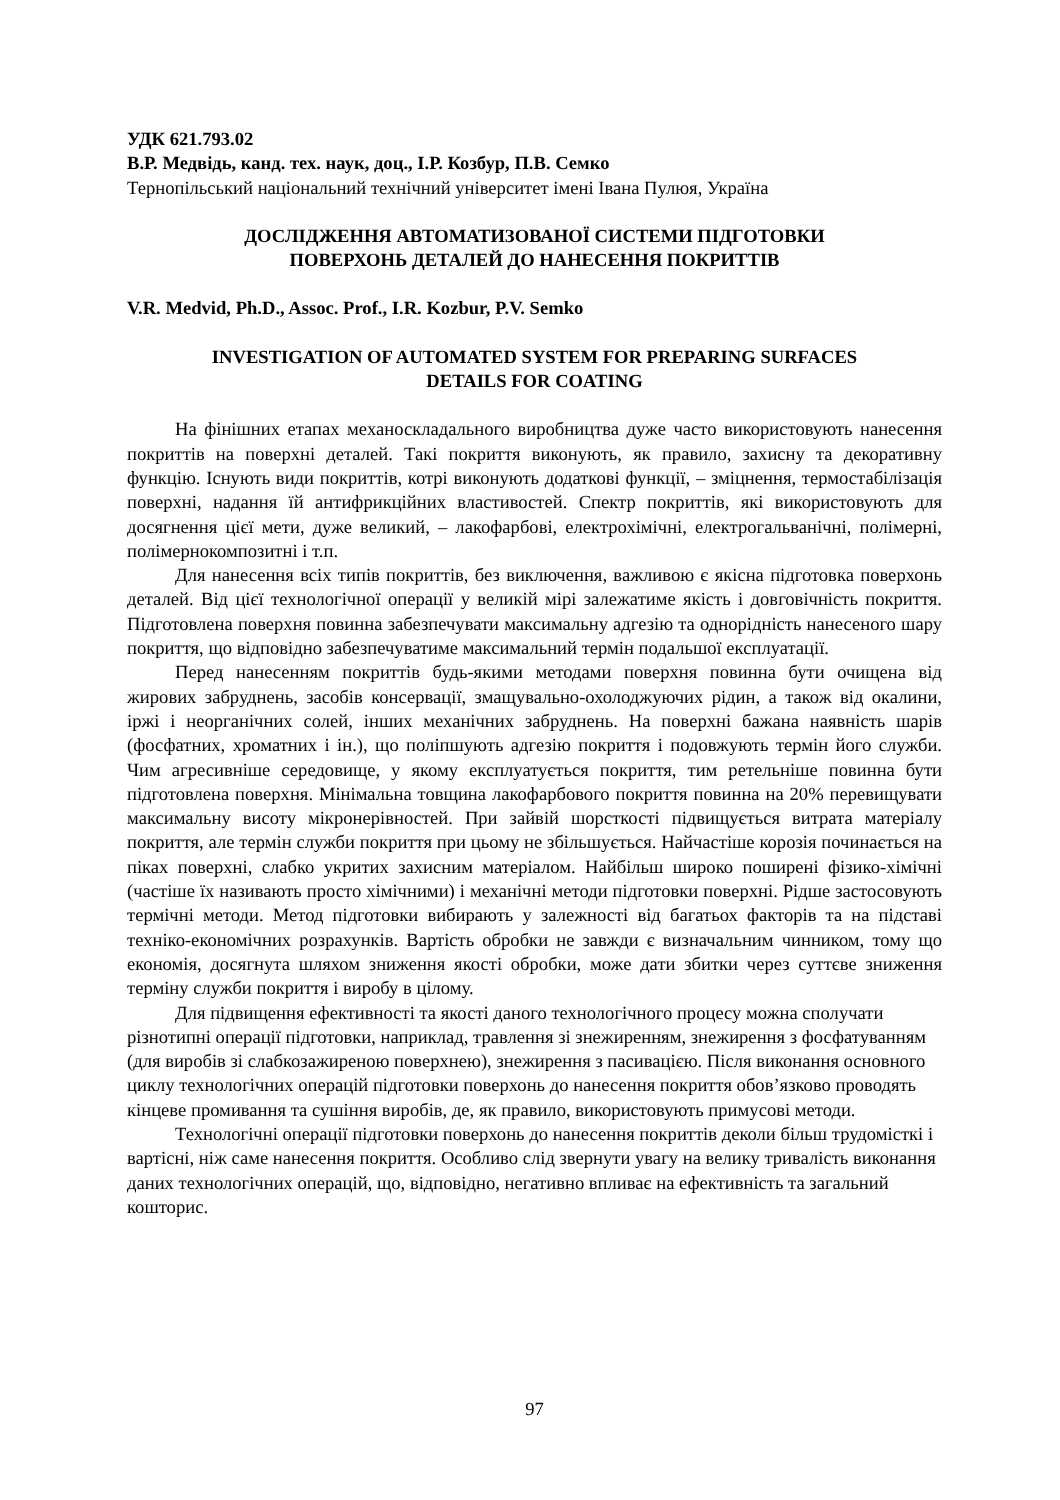УДК 621.793.02
В.Р. Медвідь, канд. тех. наук, доц., І.Р. Козбур, П.В. Семко
Тернопільський національний технічний університет імені Івана Пулюя, Україна
ДОСЛІДЖЕННЯ АВТОМАТИЗОВАНОЇ СИСТЕМИ ПІДГОТОВКИ
ПОВЕРХОНЬ ДЕТАЛЕЙ ДО НАНЕСЕННЯ ПОКРИТТІВ
V.R. Medvid, Ph.D., Assoc. Prof., I.R. Kozbur, P.V. Semko
INVESTIGATION OF AUTOMATED SYSTEM FOR PREPARING SURFACES
DETAILS FOR COATING
На фінішних етапах механоскладального виробництва дуже часто використовують нанесення покриттів на поверхні деталей. Такі покриття виконують, як правило, захисну та декоративну функцію. Існують види покриттів, котрі виконують додаткові функції, – зміцнення, термостабілізація поверхні, надання їй антифрикційних властивостей. Спектр покриттів, які використовують для досягнення цієї мети, дуже великий, – лакофарбові, електрохімічні, електрогальванічні, полімерні, полімернокомпозитні і т.п.
Для нанесення всіх типів покриттів, без виключення, важливою є якісна підготовка поверхонь деталей. Від цієї технологічної операції у великій мірі залежатиме якість і довговічність покриття. Підготовлена поверхня повинна забезпечувати максимальну адгезію та однорідність нанесеного шару покриття, що відповідно забезпечуватиме максимальний термін подальшої експлуатації.
Перед нанесенням покриттів будь-якими методами поверхня повинна бути очищена від жирових забруднень, засобів консервації, змащувально-охолоджуючих рідин, а також від окалини, іржі і неорганічних солей, інших механічних забруднень. На поверхні бажана наявність шарів (фосфатних, хроматних і ін.), що поліпшують адгезію покриття і подовжують термін його служби. Чим агресивніше середовище, у якому експлуатується покриття, тим ретельніше повинна бути підготовлена поверхня. Мінімальна товщина лакофарбового покриття повинна на 20% перевищувати максимальну висоту мікронерівностей. При зайвій шорсткості підвищується витрата матеріалу покриття, але термін служби покриття при цьому не збільшується. Найчастіше корозія починається на піках поверхні, слабко укритих захисним матеріалом. Найбільш широко поширені фізико-хімічні (частіше їх називають просто хімічними) і механічні методи підготовки поверхні. Рідше застосовують термічні методи. Метод підготовки вибирають у залежності від багатьох факторів та на підставі техніко-економічних розрахунків. Вартість обробки не завжди є визначальним чинником, тому що економія, досягнута шляхом зниження якості обробки, може дати збитки через суттєве зниження терміну служби покриття і виробу в цілому.
Для підвищення ефективності та якості даного технологічного процесу можна сполучати різнотипні операції підготовки, наприклад, травлення зі знежиренням, знежирення з фосфатуванням (для виробів зі слабкозажиреною поверхнею), знежирення з пасивацією. Після виконання основного циклу технологічних операцій підготовки поверхонь до нанесення покриття обов’язково проводять кінцеве промивання та сушіння виробів, де, як правило, використовують примусові методи.
Технологічні операції підготовки поверхонь до нанесення покриттів деколи більш трудомісткі і вартісні, ніж саме нанесення покриття. Особливо слід звернути увагу на велику тривалість виконання даних технологічних операцій, що, відповідно, негативно впливає на ефективність та загальний кошторис.
97